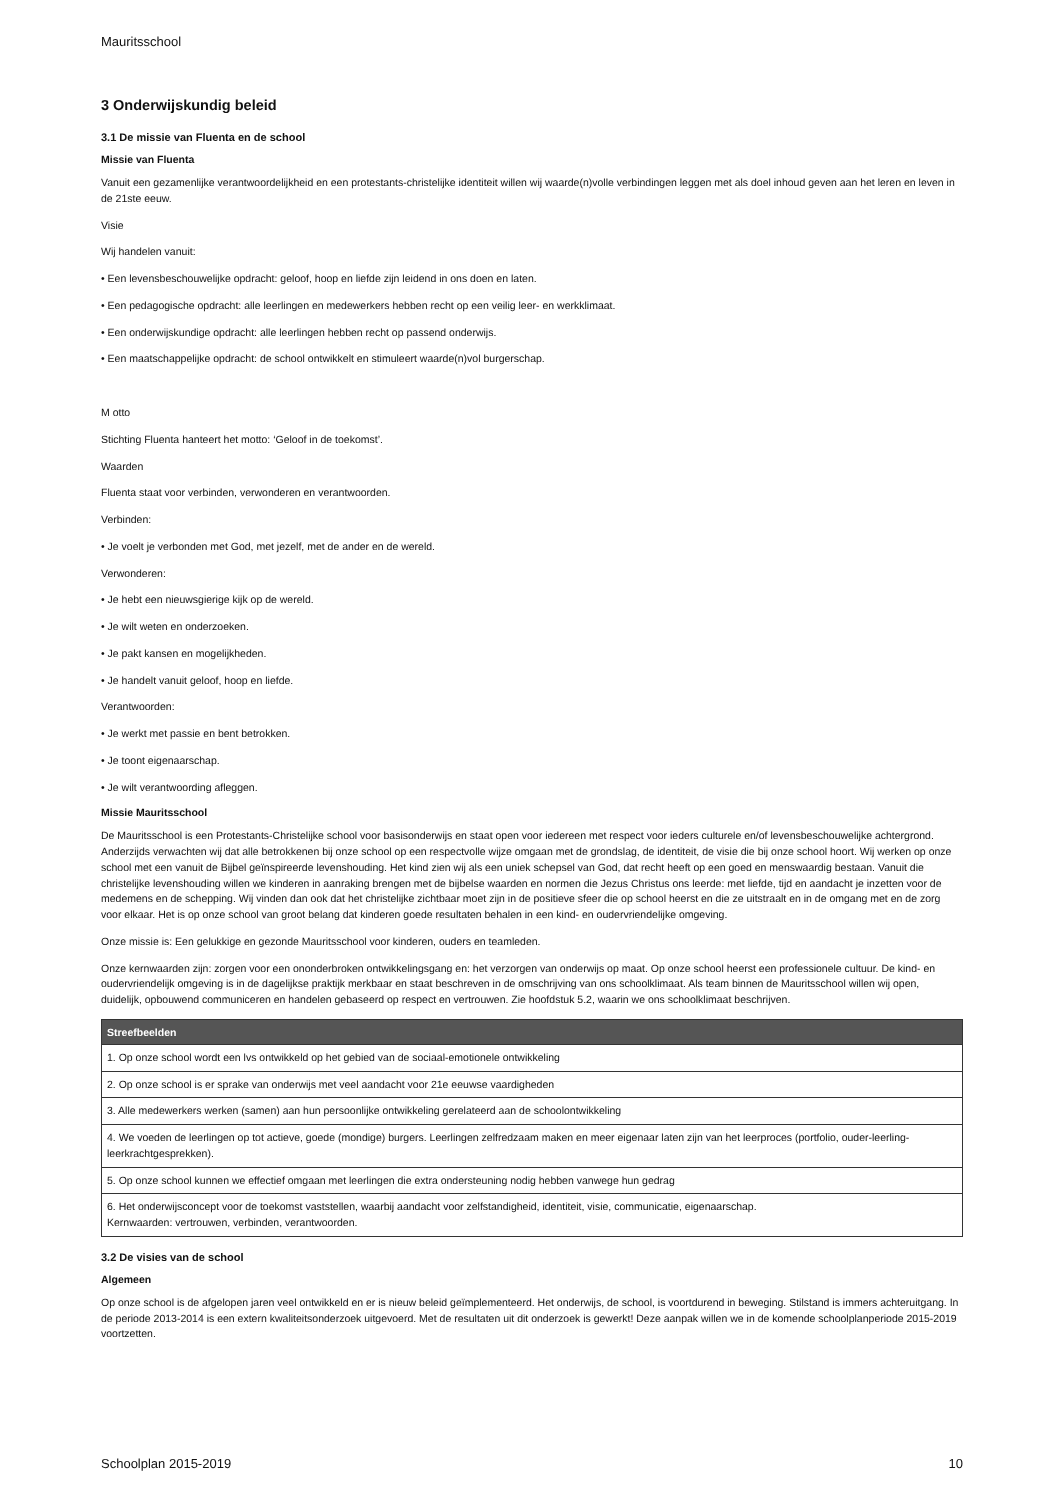Mauritsschool
3 Onderwijskundig beleid
3.1 De missie van Fluenta en de school
Missie van Fluenta
Vanuit een gezamenlijke verantwoordelijkheid en een protestants-christelijke identiteit willen wij waarde(n)volle verbindingen leggen met als doel inhoud geven aan het leren en leven in de 21ste eeuw.
Visie
Wij handelen vanuit:
• Een levensbeschouwelijke opdracht: geloof, hoop en liefde zijn leidend in ons doen en laten.
• Een pedagogische opdracht: alle leerlingen en medewerkers hebben recht op een veilig leer- en werkklimaat.
• Een onderwijskundige opdracht: alle leerlingen hebben recht op passend onderwijs.
• Een maatschappelijke opdracht: de school ontwikkelt en stimuleert waarde(n)vol burgerschap.
M otto
Stichting Fluenta hanteert het motto: ‘Geloof in de toekomst’.
Waarden
Fluenta staat voor verbinden, verwonderen en verantwoorden.
Verbinden:
• Je voelt je verbonden met God, met jezelf, met de ander en de wereld.
Verwonderen:
• Je hebt een nieuwsgierige kijk op de wereld.
• Je wilt weten en onderzoeken.
• Je pakt kansen en mogelijkheden.
• Je handelt vanuit geloof, hoop en liefde.
Verantwoorden:
• Je werkt met passie en bent betrokken.
• Je toont eigenaarschap.
• Je wilt verantwoording afleggen.
Missie Mauritsschool
De Mauritsschool is een Protestants-Christelijke school voor basisonderwijs en staat open voor iedereen met respect voor ieders culturele en/of levensbeschouwelijke achtergrond. Anderzijds verwachten wij dat alle betrokkenen bij onze school op een respectvolle wijze omgaan met de grondslag, de identiteit, de visie die bij onze school hoort. Wij werken op onze school met een vanuit de Bijbel geïnspireerde levenshouding. Het kind zien wij als een uniek schepsel van God, dat recht heeft op een goed en menswaardig bestaan. Vanuit die christelijke levenshouding willen we kinderen in aanraking brengen met de bijbelse waarden en normen die Jezus Christus ons leerde: met liefde, tijd en aandacht je inzetten voor de medemens en de schepping. Wij vinden dan ook dat het christelijke zichtbaar moet zijn in de positieve sfeer die op school heerst en die ze uitstraalt en in de omgang met en de zorg voor elkaar. Het is op onze school van groot belang dat kinderen goede resultaten behalen in een kind- en oudervriendelijke omgeving.
Onze missie is: Een gelukkige en gezonde Mauritsschool voor kinderen, ouders en teamleden.
Onze kernwaarden zijn: zorgen voor een ononderbroken ontwikkelingsgang en: het verzorgen van onderwijs op maat. Op onze school heerst een professionele cultuur. De kind- en oudervriendelijk omgeving is in de dagelijkse praktijk merkbaar en staat beschreven in de omschrijving van ons schoolklimaat. Als team binnen de Mauritsschool willen wij open, duidelijk, opbouwend communiceren en handelen gebaseerd op respect en vertrouwen. Zie hoofdstuk 5.2, waarin we ons schoolklimaat beschrijven.
| Streefbeelden |
| --- |
| 1. Op onze school wordt een lvs ontwikkeld op het gebied van de sociaal-emotionele ontwikkeling |
| 2. Op onze school is er sprake van onderwijs met veel aandacht voor 21e eeuwse vaardigheden |
| 3. Alle medewerkers werken (samen) aan hun persoonlijke ontwikkeling gerelateerd aan de schoolontwikkeling |
| 4. We voeden de leerlingen op tot actieve, goede (mondige) burgers. Leerlingen zelfredzaam maken en meer eigenaar laten zijn van het leerproces (portfolio, ouder-leerling-leerkrachtgesprekken). |
| 5. Op onze school kunnen we effectief omgaan met leerlingen die extra ondersteuning nodig hebben vanwege hun gedrag |
| 6. Het onderwijsconcept voor de toekomst vaststellen, waarbij aandacht voor zelfstandigheid, identiteit, visie, communicatie, eigenaarschap. Kernwaarden: vertrouwen, verbinden, verantwoorden. |
3.2 De visies van de school
Algemeen
Op onze school is de afgelopen jaren veel ontwikkeld en er is nieuw beleid geïmplementeerd. Het onderwijs, de school, is voortdurend in beweging. Stilstand is immers achteruitgang. In de periode 2013-2014 is een extern kwaliteitsonderzoek uitgevoerd. Met de resultaten uit dit onderzoek is gewerkt! Deze aanpak willen we in de komende schoolplanperiode 2015-2019 voortzetten.
Schoolplan 2015-2019 10